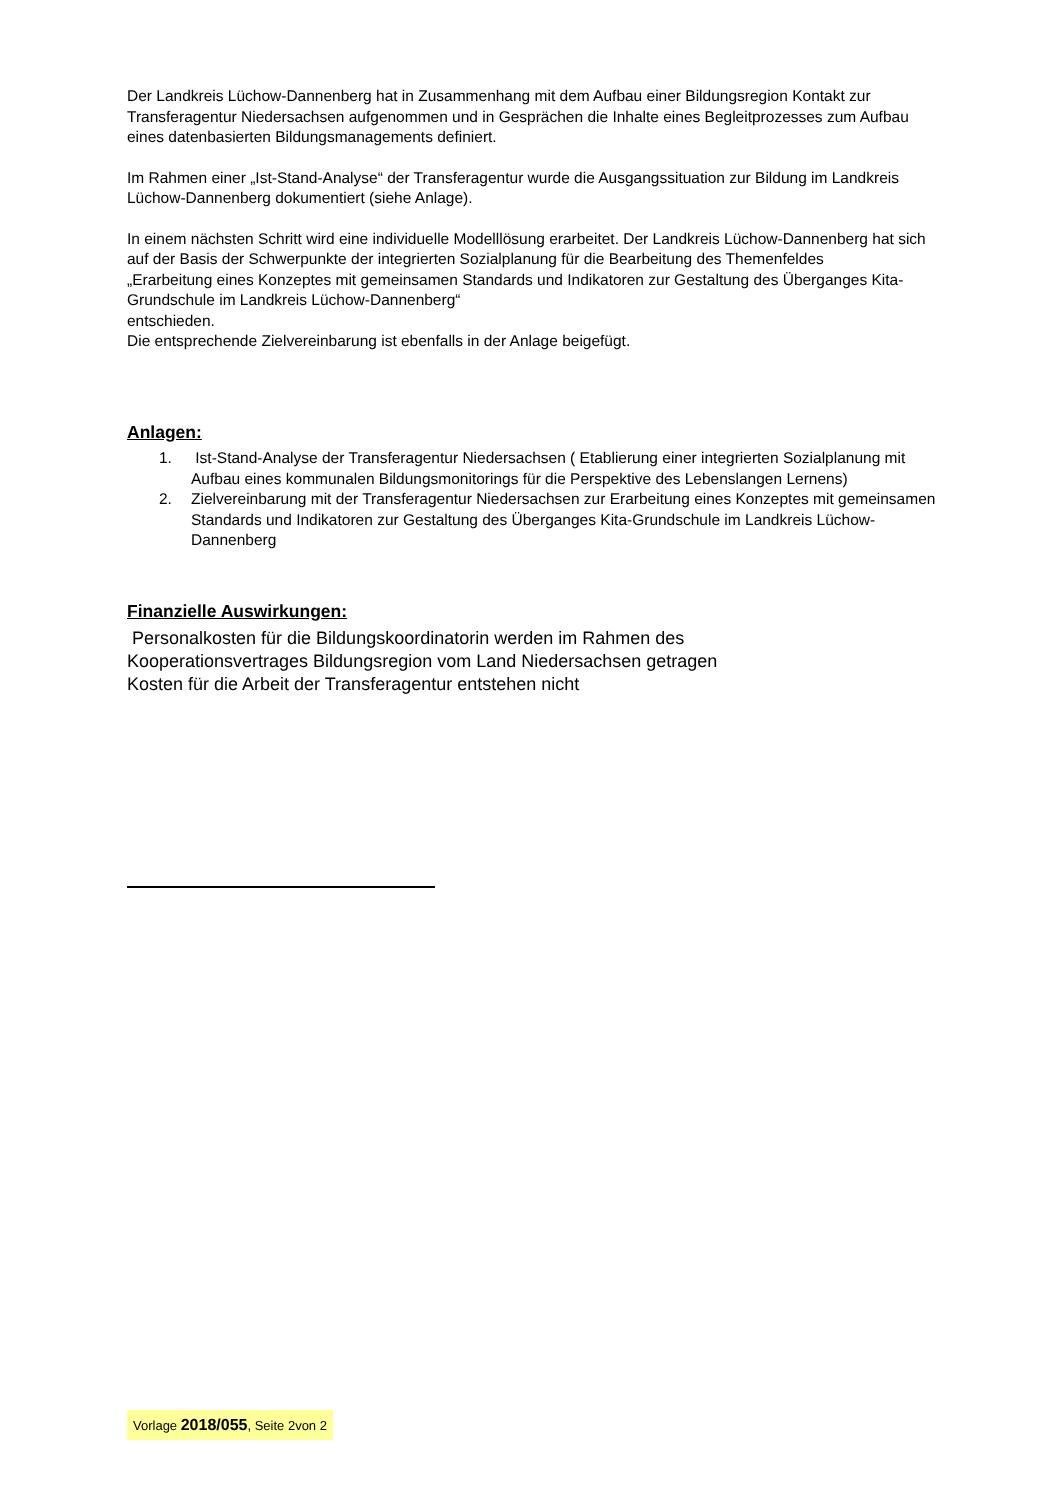Der Landkreis Lüchow-Dannenberg hat in Zusammenhang mit dem Aufbau einer Bildungsregion Kontakt zur Transferagentur Niedersachsen aufgenommen und in Gesprächen die Inhalte eines Begleitprozesses zum Aufbau eines datenbasierten Bildungsmanagements definiert.
Im Rahmen einer „Ist-Stand-Analyse“ der Transferagentur wurde die Ausgangssituation zur Bildung im Landkreis Lüchow-Dannenberg dokumentiert (siehe Anlage).
In einem nächsten Schritt wird eine individuelle Modelllösung erarbeitet. Der Landkreis Lüchow-Dannenberg hat sich auf der Basis der Schwerpunkte der integrierten Sozialplanung für die Bearbeitung des Themenfeldes
„Erarbeitung eines Konzeptes mit gemeinsamen Standards und Indikatoren zur Gestaltung des Überganges Kita-Grundschule im Landkreis Lüchow-Dannenberg“
entschieden.
Die entsprechende Zielvereinbarung ist ebenfalls in der Anlage beigefügt.
Anlagen:
1. Ist-Stand-Analyse der Transferagentur Niedersachsen ( Etablierung einer integrierten Sozialplanung mit Aufbau eines kommunalen Bildungsmonitorings für die Perspektive des Lebenslangen Lernens)
2. Zielvereinbarung mit der Transferagentur Niedersachsen zur Erarbeitung eines Konzeptes mit gemeinsamen Standards und Indikatoren zur Gestaltung des Überganges Kita-Grundschule im Landkreis Lüchow-Dannenberg
Finanzielle Auswirkungen:
Personalkosten für die Bildungskoordinatorin werden im Rahmen des
Kooperationsvertrages Bildungsregion vom Land Niedersachsen getragen
Kosten für die Arbeit der Transferagentur entstehen nicht
Vorlage 2018/055, Seite 2von 2